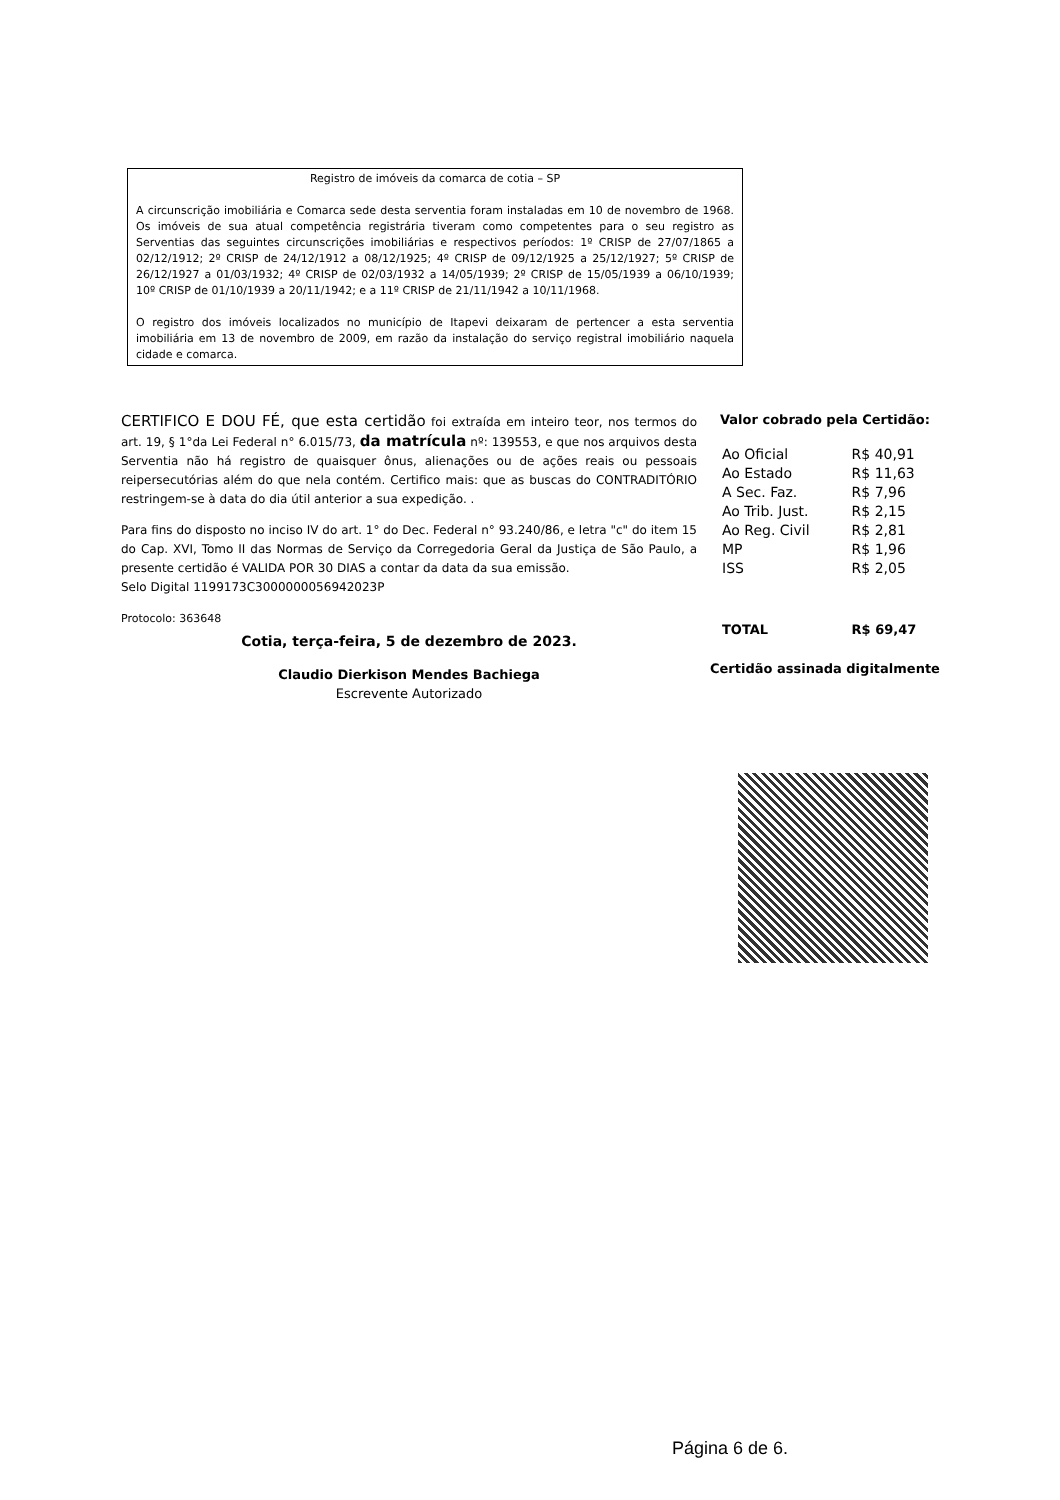Registro de imóveis da comarca de cotia – SP
A circunscrição imobiliária e Comarca sede desta serventia foram instaladas em 10 de novembro de 1968. Os imóveis de sua atual competência registrária tiveram como competentes para o seu registro as Serventias das seguintes circunscrições imobiliárias e respectivos períodos: 1º CRISP de 27/07/1865 a 02/12/1912; 2º CRISP de 24/12/1912 a 08/12/1925; 4º CRISP de 09/12/1925 a 25/12/1927; 5º CRISP de 26/12/1927 a 01/03/1932; 4º CRISP de 02/03/1932 a 14/05/1939; 2º CRISP de 15/05/1939 a 06/10/1939; 10º CRISP de 01/10/1939 a 20/11/1942; e a 11º CRISP de 21/11/1942 a 10/11/1968.
O registro dos imóveis localizados no município de Itapevi deixaram de pertencer a esta serventia imobiliária em 13 de novembro de 2009, em razão da instalação do serviço registral imobiliário naquela cidade e comarca.
CERTIFICO E DOU FÉ, que esta certidão foi extraída em inteiro teor, nos termos do art. 19, § 1°da Lei Federal n° 6.015/73, da matrícula nº: 139553, e que nos arquivos desta Serventia não há registro de quaisquer ônus, alienações ou de ações reais ou pessoais reipersecutórias além do que nela contém. Certifico mais: que as buscas do CONTRADITÓRIO restringem-se à data do dia útil anterior a sua expedição. .
Para fins do disposto no inciso IV do art. 1° do Dec. Federal n° 93.240/86, e letra "c" do item 15 do Cap. XVI, Tomo II das Normas de Serviço da Corregedoria Geral da Justiça de São Paulo, a presente certidão é VALIDA POR 30 DIAS a contar da data da sua emissão.
Selo Digital 1199173C3000000056942023P
Protocolo: 363648
Cotia, terça-feira, 5 de dezembro de 2023.
Claudio Dierkison Mendes Bachiega
Escrevente Autorizado
Valor cobrado pela Certidão:
| Ao Oficial | R$ 40,91 |
| Ao Estado | R$ 11,63 |
| A Sec. Faz. | R$ 7,96 |
| Ao Trib. Just. | R$ 2,15 |
| Ao Reg. Civil | R$ 2,81 |
| MP | R$ 1,96 |
| ISS | R$ 2,05 |
| TOTAL | R$ 69,47 |
Certidão assinada digitalmente
Página 6 de 6.